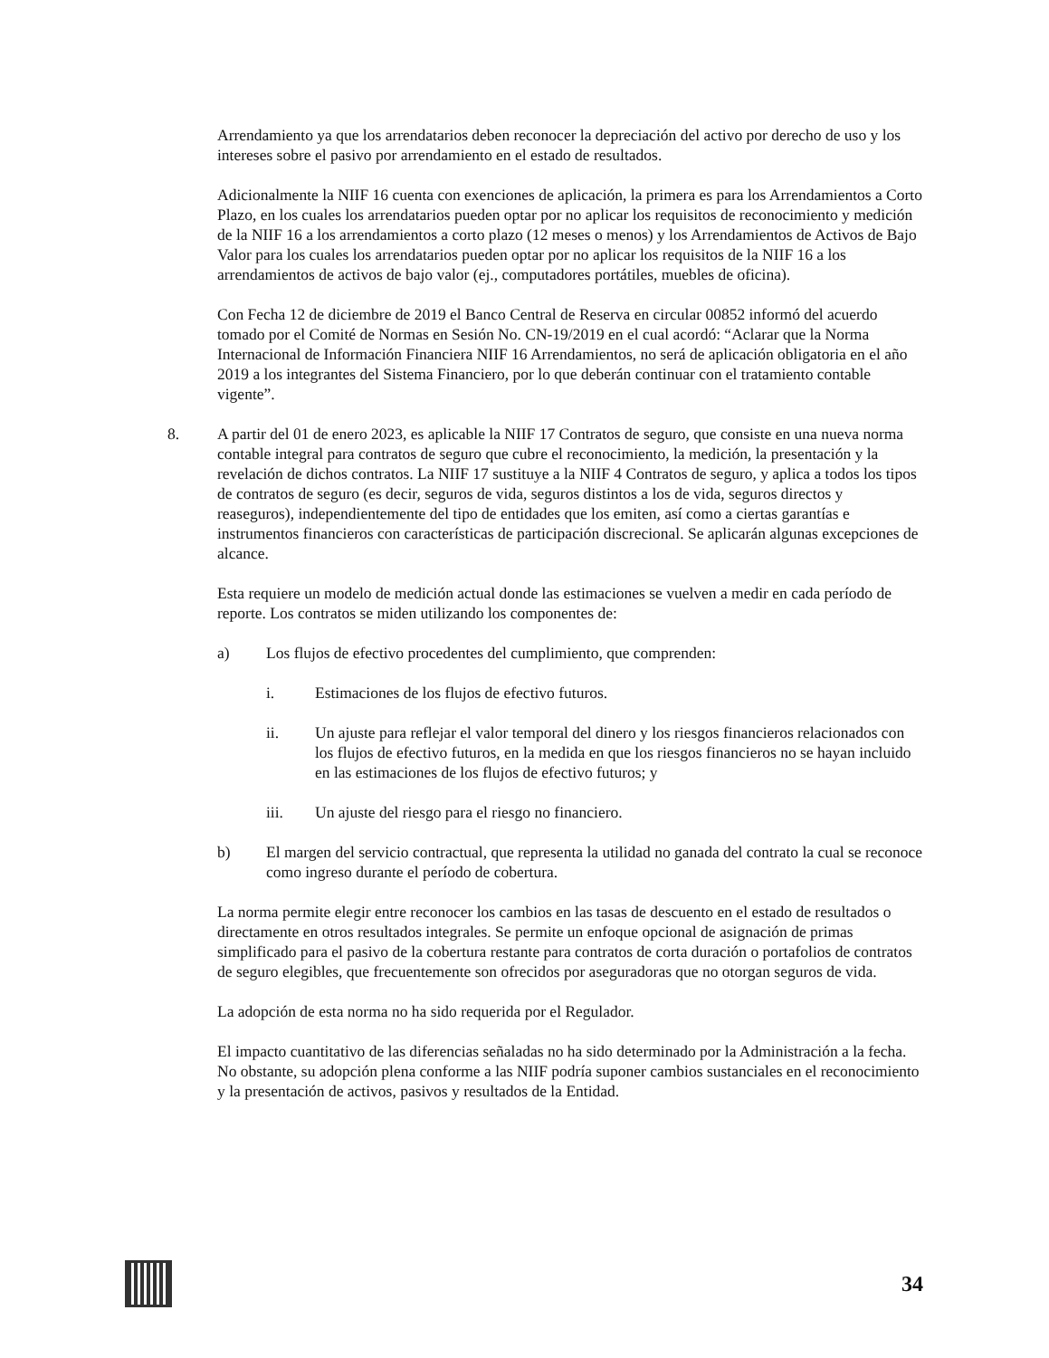Arrendamiento ya que los arrendatarios deben reconocer la depreciación del activo por derecho de uso y los intereses sobre el pasivo por arrendamiento en el estado de resultados.
Adicionalmente la NIIF 16 cuenta con exenciones de aplicación, la primera es para los Arrendamientos a Corto Plazo, en los cuales los arrendatarios pueden optar por no aplicar los requisitos de reconocimiento y medición de la NIIF 16 a los arrendamientos a corto plazo (12 meses o menos) y los Arrendamientos de Activos de Bajo Valor para los cuales los arrendatarios pueden optar por no aplicar los requisitos de la NIIF 16 a los arrendamientos de activos de bajo valor (ej., computadores portátiles, muebles de oficina).
Con Fecha 12 de diciembre de 2019 el Banco Central de Reserva en circular 00852 informó del acuerdo tomado por el Comité de Normas en Sesión No. CN-19/2019 en el cual acordó: “Aclarar que la Norma Internacional de Información Financiera NIIF 16 Arrendamientos, no será de aplicación obligatoria en el año 2019 a los integrantes del Sistema Financiero, por lo que deberán continuar con el tratamiento contable vigente”.
8. A partir del 01 de enero 2023, es aplicable la NIIF 17 Contratos de seguro, que consiste en una nueva norma contable integral para contratos de seguro que cubre el reconocimiento, la medición, la presentación y la revelación de dichos contratos. La NIIF 17 sustituye a la NIIF 4 Contratos de seguro, y aplica a todos los tipos de contratos de seguro (es decir, seguros de vida, seguros distintos a los de vida, seguros directos y reaseguros), independientemente del tipo de entidades que los emiten, así como a ciertas garantías e instrumentos financieros con características de participación discrecional. Se aplicarán algunas excepciones de alcance.
Esta requiere un modelo de medición actual donde las estimaciones se vuelven a medir en cada período de reporte. Los contratos se miden utilizando los componentes de:
a) Los flujos de efectivo procedentes del cumplimiento, que comprenden:
i. Estimaciones de los flujos de efectivo futuros.
ii. Un ajuste para reflejar el valor temporal del dinero y los riesgos financieros relacionados con los flujos de efectivo futuros, en la medida en que los riesgos financieros no se hayan incluido en las estimaciones de los flujos de efectivo futuros; y
iii. Un ajuste del riesgo para el riesgo no financiero.
b) El margen del servicio contractual, que representa la utilidad no ganada del contrato la cual se reconoce como ingreso durante el período de cobertura.
La norma permite elegir entre reconocer los cambios en las tasas de descuento en el estado de resultados o directamente en otros resultados integrales. Se permite un enfoque opcional de asignación de primas simplificado para el pasivo de la cobertura restante para contratos de corta duración o portafolios de contratos de seguro elegibles, que frecuentemente son ofrecidos por aseguradoras que no otorgan seguros de vida.
La adopción de esta norma no ha sido requerida por el Regulador.
El impacto cuantitativo de las diferencias señaladas no ha sido determinado por la Administración a la fecha. No obstante, su adopción plena conforme a las NIIF podría suponer cambios sustanciales en el reconocimiento y la presentación de activos, pasivos y resultados de la Entidad.
34